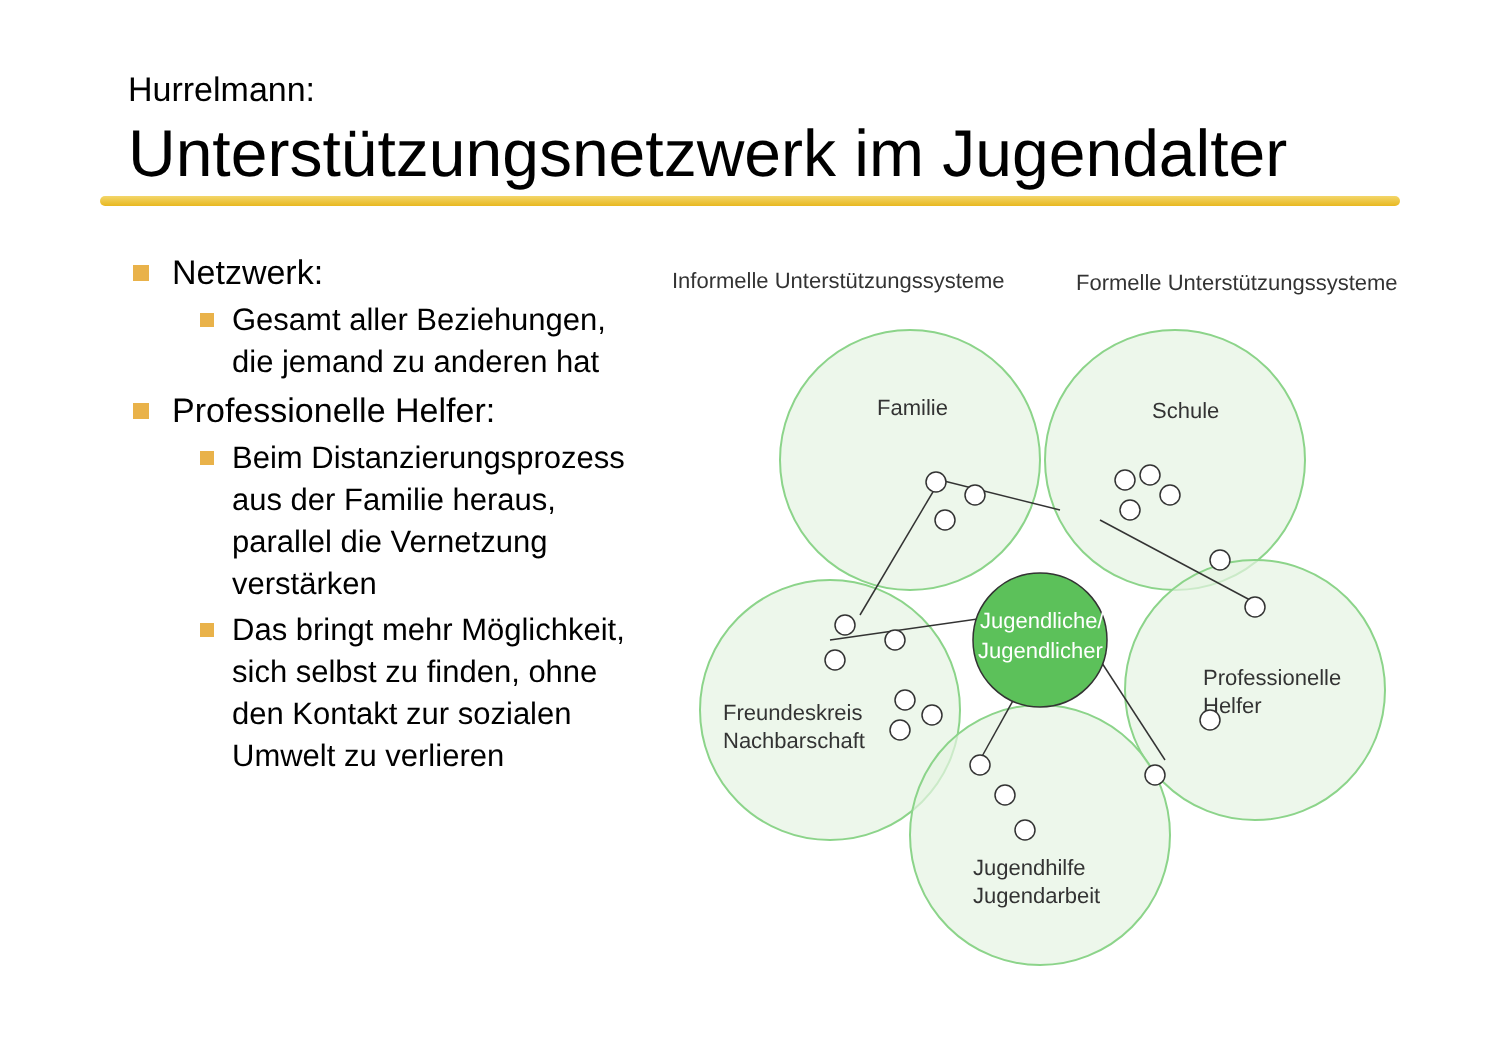Hurrelmann:
Unterstützungsnetzwerk im Jugendalter
Netzwerk:
Gesamt aller Beziehungen, die jemand zu anderen hat
Professionelle Helfer:
Beim Distanzierungsprozess aus der Familie heraus, parallel die Vernetzung verstärken
Das bringt mehr Möglichkeit, sich selbst zu finden, ohne den Kontakt zur sozialen Umwelt zu verlieren
Informelle Unterstützungssysteme
Formelle Unterstützungssysteme
Familie
Schule
Freundeskreis
Nachbarschaft
Professionelle
Helfer
Jugendhilfe
Jugendarbeit
Jugendliche/
Jugendlicher